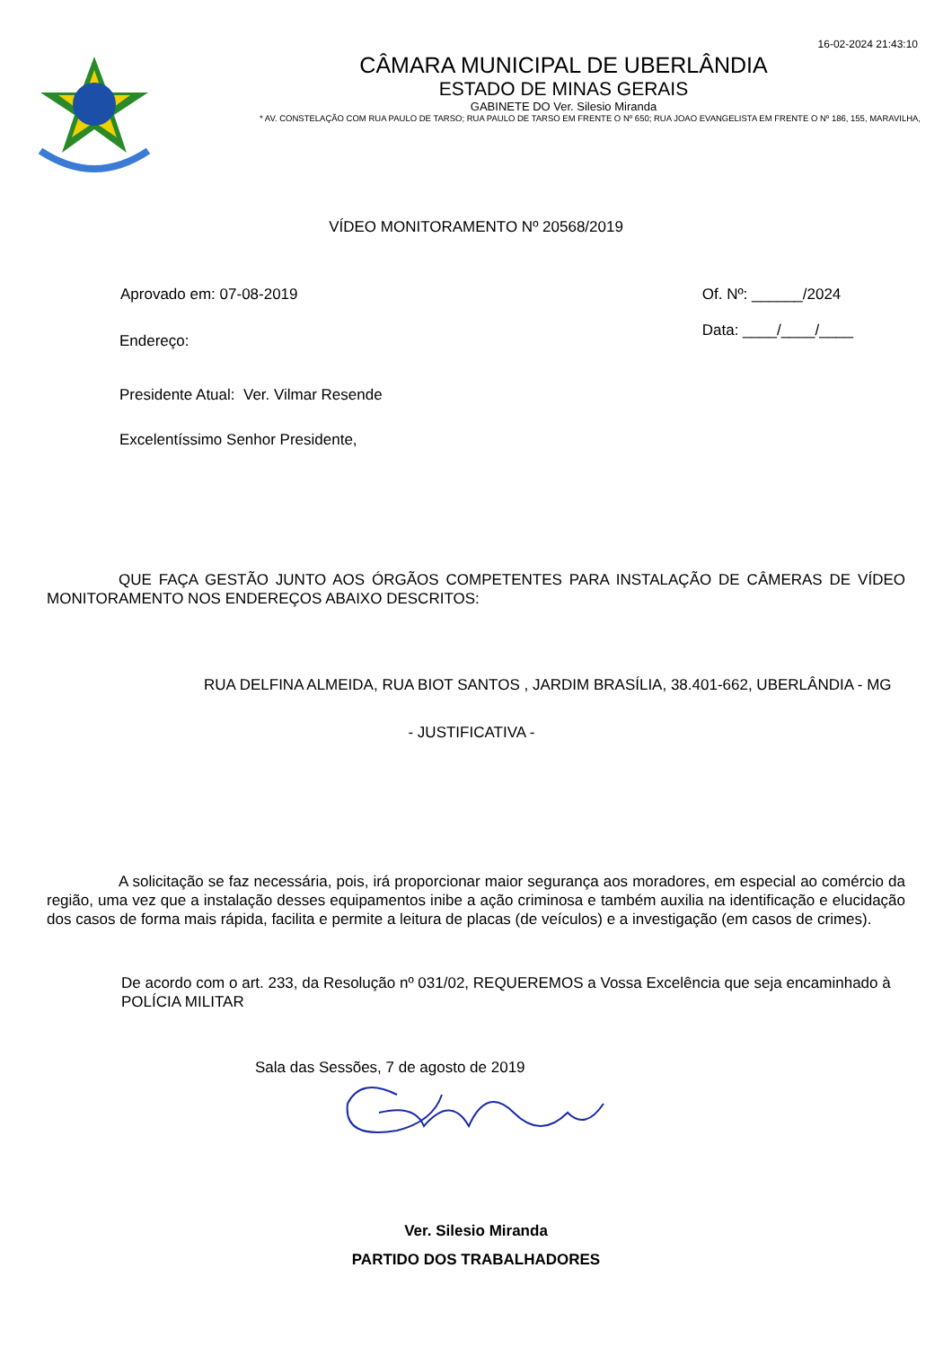16-02-2024 21:43:10
CÂMARA MUNICIPAL DE UBERLÂNDIA
ESTADO DE MINAS GERAIS
GABINETE DO Ver. Silesio Miranda
* AV. CONSTELAÇÃO COM RUA PAULO DE TARSO; RUA PAULO DE TARSO EM FRENTE O Nº 650; RUA JOAO EVANGELISTA EM FRENTE O Nº 186, 155, MARAVILHA,
VÍDEO MONITORAMENTO Nº 20568/2019
Aprovado em: 07-08-2019 Of. Nº: ______/2024
Data: ____/____/____
Endereço:
Presidente Atual: Ver. Vilmar Resende
Excelentíssimo Senhor Presidente,
QUE FAÇA GESTÃO JUNTO AOS ÓRGÃOS COMPETENTES PARA INSTALAÇÃO DE CÂMERAS DE VÍDEO MONITORAMENTO NOS ENDEREÇOS ABAIXO DESCRITOS:
RUA DELFINA ALMEIDA, RUA BIOT SANTOS , JARDIM BRASÍLIA, 38.401-662, UBERLÂNDIA - MG
- JUSTIFICATIVA -
A solicitação se faz necessária, pois, irá proporcionar maior segurança aos moradores, em especial ao comércio da região, uma vez que a instalação desses equipamentos inibe a ação criminosa e também auxilia na identificação e elucidação dos casos de forma mais rápida, facilita e permite a leitura de placas (de veículos) e a investigação (em casos de crimes).
De acordo com o art. 233, da Resolução nº 031/02, REQUEREMOS a Vossa Excelência que seja encaminhado à POLÍCIA MILITAR
Sala das Sessões, 7 de agosto de 2019
Ver. Silesio Miranda
PARTIDO DOS TRABALHADORES